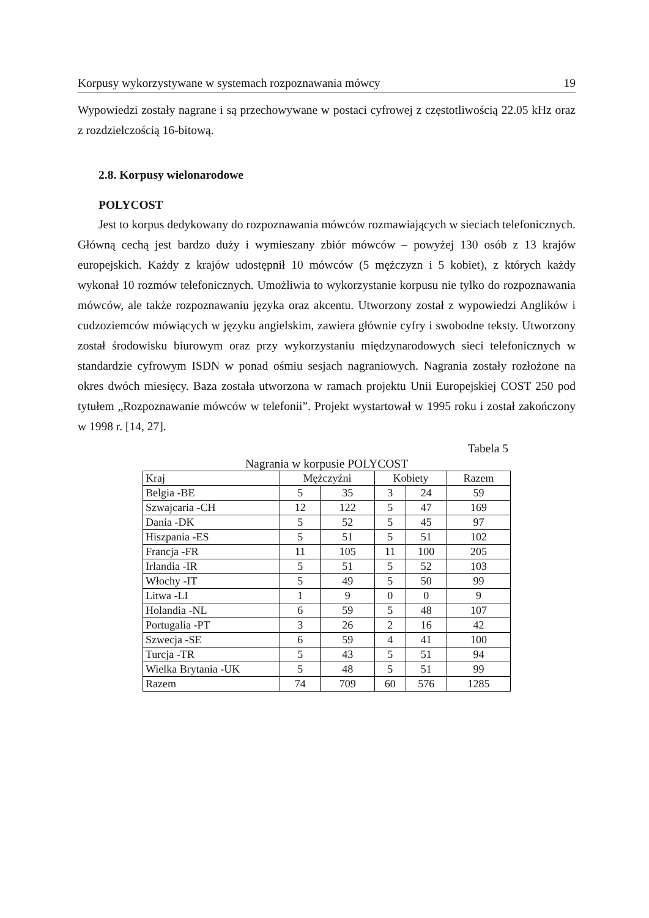Korpusy wykorzystywane w systemach rozpoznawania mówcy 19
Wypowiedzi zostały nagrane i są przechowywane w postaci cyfrowej z częstotliwością 22.05 kHz oraz z rozdzielczością 16-bitową.
2.8. Korpusy wielonarodowe
POLYCOST
Jest to korpus dedykowany do rozpoznawania mówców rozmawiających w sieciach telefonicznych. Główną cechą jest bardzo duży i wymieszany zbiór mówców – powyżej 130 osób z 13 krajów europejskich. Każdy z krajów udostępnił 10 mówców (5 mężczyzn i 5 kobiet), z których każdy wykonał 10 rozmów telefonicznych. Umożliwia to wykorzystanie korpusu nie tylko do rozpoznawania mówców, ale także rozpoznawaniu języka oraz akcentu. Utworzony został z wypowiedzi Anglików i cudzoziemców mówiących w języku angielskim, zawiera głównie cyfry i swobodne teksty. Utworzony został środowisku biurowym oraz przy wykorzystaniu międzynarodowych sieci telefonicznych w standardzie cyfrowym ISDN w ponad ośmiu sesjach nagraniowych. Nagrania zostały rozłożone na okres dwóch miesięcy. Baza została utworzona w ramach projektu Unii Europejskiej COST 250 pod tytułem „Rozpoznawanie mówców w telefonii”. Projekt wystartował w 1995 roku i został zakończony w 1998 r. [14, 27].
Tabela 5
Nagrania w korpusie POLYCOST
| Kraj | Mężczyźni | | Kobiety | | Razem |
| --- | --- | --- | --- | --- | --- |
| Belgia -BE | 5 | 35 | 3 | 24 | 59 |
| Szwajcaria -CH | 12 | 122 | 5 | 47 | 169 |
| Dania -DK | 5 | 52 | 5 | 45 | 97 |
| Hiszpania -ES | 5 | 51 | 5 | 51 | 102 |
| Francja -FR | 11 | 105 | 11 | 100 | 205 |
| Irlandia -IR | 5 | 51 | 5 | 52 | 103 |
| Włochy -IT | 5 | 49 | 5 | 50 | 99 |
| Litwa -LI | 1 | 9 | 0 | 0 | 9 |
| Holandia -NL | 6 | 59 | 5 | 48 | 107 |
| Portugalia -PT | 3 | 26 | 2 | 16 | 42 |
| Szwecja -SE | 6 | 59 | 4 | 41 | 100 |
| Turcja -TR | 5 | 43 | 5 | 51 | 94 |
| Wielka Brytania -UK | 5 | 48 | 5 | 51 | 99 |
| Razem | 74 | 709 | 60 | 576 | 1285 |